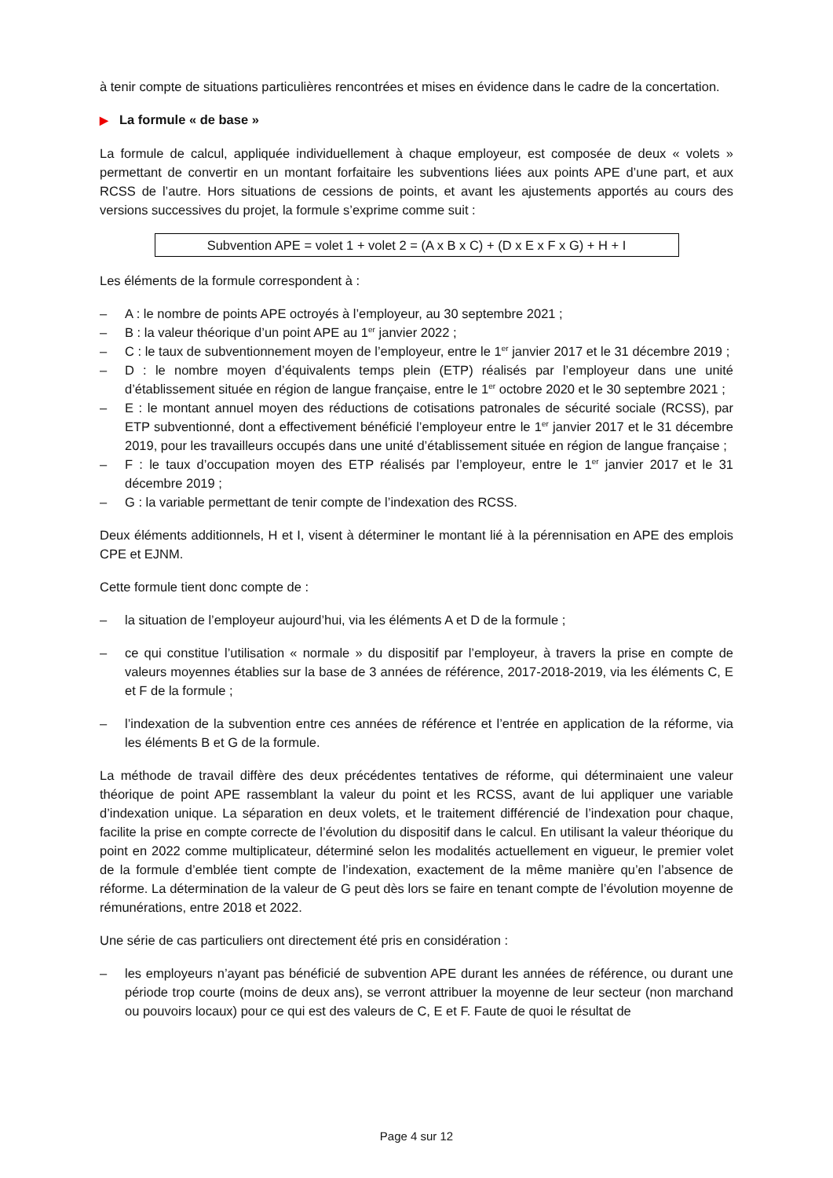à tenir compte de situations particulières rencontrées et mises en évidence dans le cadre de la concertation.
▶ La formule « de base »
La formule de calcul, appliquée individuellement à chaque employeur, est composée de deux « volets » permettant de convertir en un montant forfaitaire les subventions liées aux points APE d’une part, et aux RCSS de l’autre. Hors situations de cessions de points, et avant les ajustements apportés au cours des versions successives du projet, la formule s’exprime comme suit :
Subvention APE = volet 1 + volet 2 = (A x B x C) + (D x E x F x G) + H + I
Les éléments de la formule correspondent à :
– A : le nombre de points APE octroyés à l’employeur, au 30 septembre 2021 ;
– B : la valeur théorique d’un point APE au 1<sup>er</sup> janvier 2022 ;
– C : le taux de subventionnement moyen de l’employeur, entre le 1<sup>er</sup> janvier 2017 et le 31 décembre 2019 ;
– D : le nombre moyen d’équivalents temps plein (ETP) réalisés par l’employeur dans une unité d’établissement située en région de langue française, entre le 1<sup>er</sup> octobre 2020 et le 30 septembre 2021 ;
– E : le montant annuel moyen des réductions de cotisations patronales de sécurité sociale (RCSS), par ETP subventionné, dont a effectivement bénéficié l’employeur entre le 1<sup>er</sup> janvier 2017 et le 31 décembre 2019, pour les travailleurs occupés dans une unité d’établissement située en région de langue française ;
– F : le taux d’occupation moyen des ETP réalisés par l’employeur, entre le 1<sup>er</sup> janvier 2017 et le 31 décembre 2019 ;
– G : la variable permettant de tenir compte de l’indexation des RCSS.
Deux éléments additionnels, H et I, visent à déterminer le montant lié à la pérennisation en APE des emplois CPE et EJNM.
Cette formule tient donc compte de :
– la situation de l’employeur aujourd’hui, via les éléments A et D de la formule ;
– ce qui constitue l’utilisation « normale » du dispositif par l’employeur, à travers la prise en compte de valeurs moyennes établies sur la base de 3 années de référence, 2017-2018-2019, via les éléments C, E et F de la formule ;
– l’indexation de la subvention entre ces années de référence et l’entrée en application de la réforme, via les éléments B et G de la formule.
La méthode de travail diffère des deux précédentes tentatives de réforme, qui déterminaient une valeur théorique de point APE rassemblant la valeur du point et les RCSS, avant de lui appliquer une variable d’indexation unique. La séparation en deux volets, et le traitement différencié de l’indexation pour chaque, facilite la prise en compte correcte de l’évolution du dispositif dans le calcul. En utilisant la valeur théorique du point en 2022 comme multiplicateur, déterminé selon les modalités actuellement en vigueur, le premier volet de la formule d’emblée tient compte de l’indexation, exactement de la même manière qu’en l’absence de réforme. La détermination de la valeur de G peut dès lors se faire en tenant compte de l’évolution moyenne de rémunérations, entre 2018 et 2022.
Une série de cas particuliers ont directement été pris en considération :
– les employeurs n’ayant pas bénéficié de subvention APE durant les années de référence, ou durant une période trop courte (moins de deux ans), se verront attribuer la moyenne de leur secteur (non marchand ou pouvoirs locaux) pour ce qui est des valeurs de C, E et F. Faute de quoi le résultat de
Page 4 sur 12